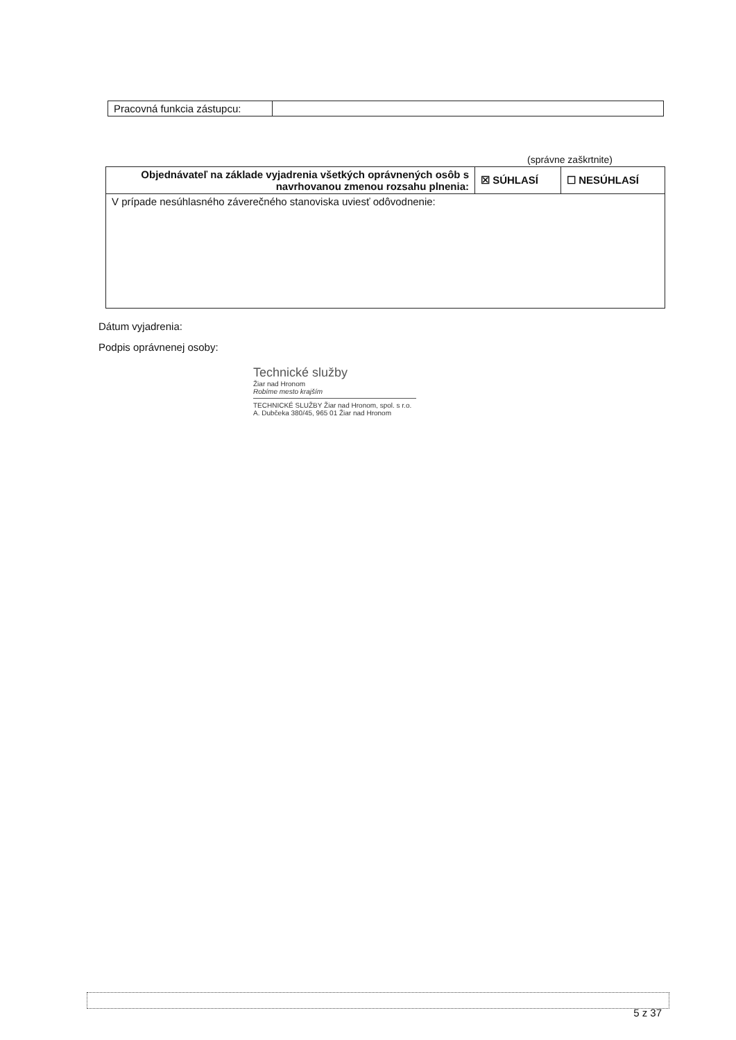| Pracovná funkcia zástupcu: | |
(správne zaškrtnite)
| Objednávateľ na základe vyjadrenia všetkých oprávnených osôb s navrhovanou zmenou rozsahu plnenia: | ☒ SÚHLASÍ | ☐ NESÚHLASÍ |
| V prípade nesúhlasného záverečného stanoviska uviesť odôvodnenie: | | |
Dátum vyjadrenia:
Podpis oprávnenej osoby:
Technické služby
Žiar nad Hronom
Robíme mesto krajším
TECHNICKÉ SLUŽBY Žiar nad Hronom, spol. s r.o.
A. Dubčeka 380/45, 965 01 Žiar nad Hronom
5 z 37